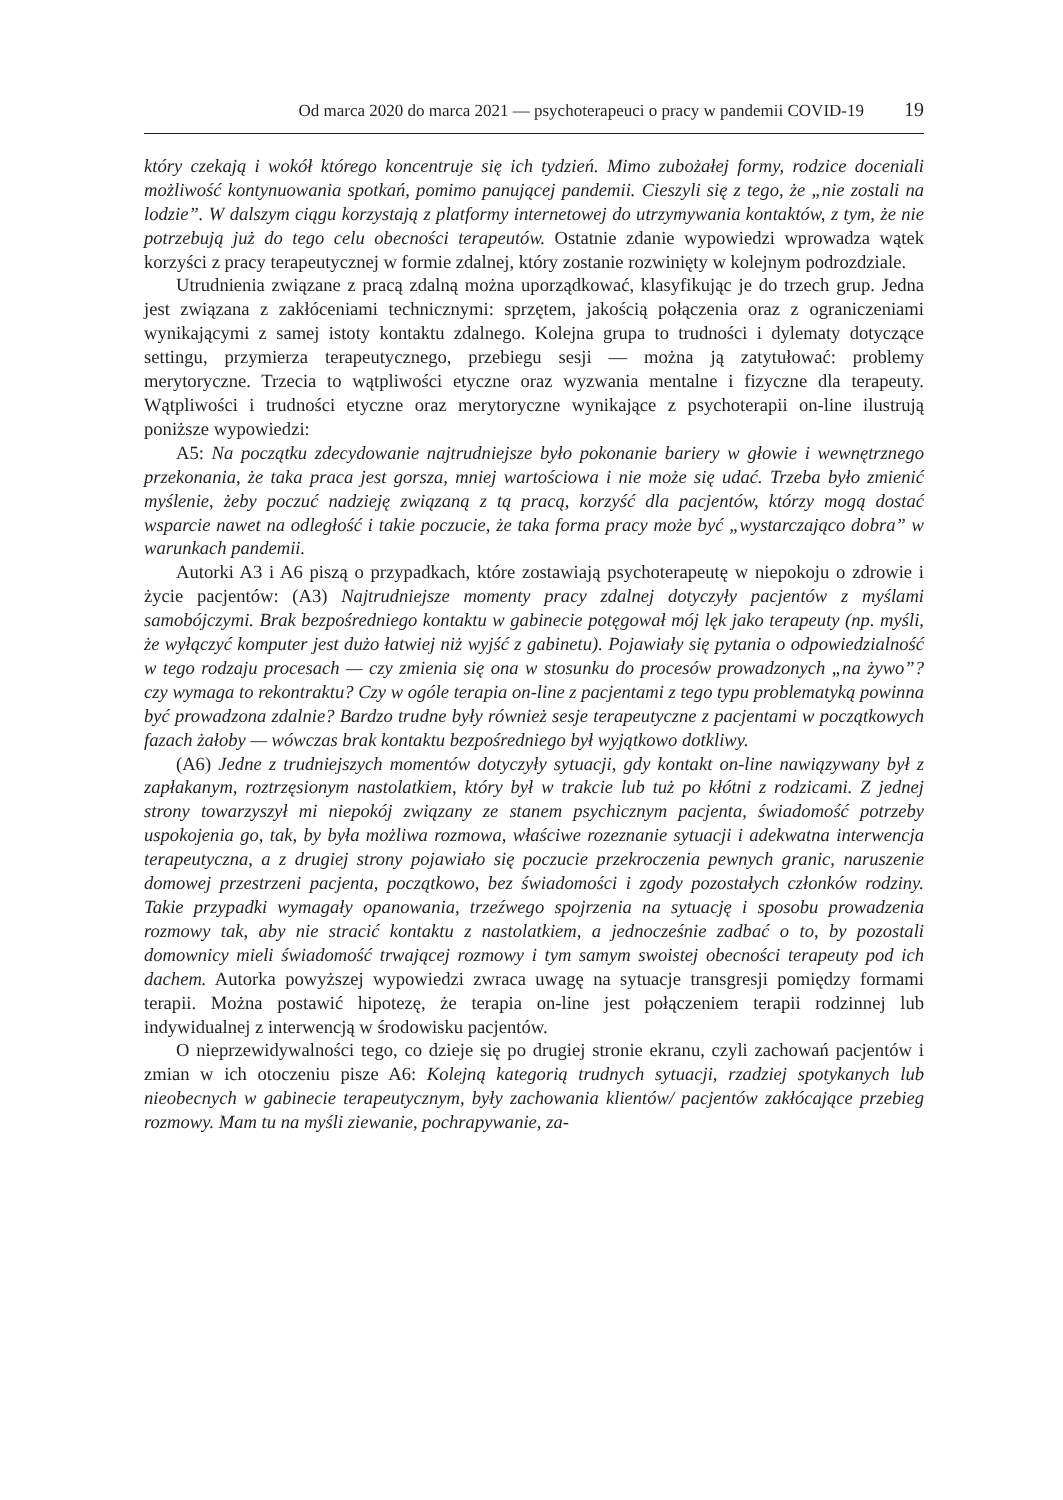Od marca 2020 do marca 2021 — psychoterapeuci o pracy w pandemii COVID-19 19
który czekają i wokół którego koncentruje się ich tydzień. Mimo zubożałej formy, rodzice doceniali możliwość kontynuowania spotkań, pomimo panującej pandemii. Cieszyli się z tego, że „nie zostali na lodzie”. W dalszym ciągu korzystają z platformy internetowej do utrzymywania kontaktów, z tym, że nie potrzebują już do tego celu obecności terapeutów. Ostatnie zdanie wypowiedzi wprowadza wątek korzyści z pracy terapeutycznej w formie zdalnej, który zostanie rozwinięty w kolejnym podrozdziale.
Utrudnienia związane z pracą zdalną można uporządkować, klasyfikując je do trzech grup. Jedna jest związana z zakłóceniami technicznymi: sprzętem, jakością połączenia oraz z ograniczeniami wynikającymi z samej istoty kontaktu zdalnego. Kolejna grupa to trudności i dylematy dotyczące settingu, przymierza terapeutycznego, przebiegu sesji — można ją zatytułować: problemy merytoryczne. Trzecia to wątpliwości etyczne oraz wyzwania mentalne i fizyczne dla terapeuty. Wątpliwości i trudności etyczne oraz merytoryczne wynikające z psychoterapii on-line ilustrują poniższe wypowiedzi:
A5: Na początku zdecydowanie najtrudniejsze było pokonanie bariery w głowie i wewnętrznego przekonania, że taka praca jest gorsza, mniej wartościowa i nie może się udać. Trzeba było zmienić myślenie, żeby poczuć nadzieję związaną z tą pracą, korzyść dla pacjentów, którzy mogą dostać wsparcie nawet na odległość i takie poczucie, że taka forma pracy może być „wystarczająco dobra” w warunkach pandemii.
Autorki A3 i A6 piszą o przypadkach, które zostawiają psychoterapeutę w niepokoju o zdrowie i życie pacjentów: (A3) Najtrudniejsze momenty pracy zdalnej dotyczyły pacjentów z myślami samobójczymi. Brak bezpośredniego kontaktu w gabinecie potęgował mój lęk jako terapeuty (np. myśli, że wyłączyć komputer jest dużo łatwiej niż wyjść z gabinetu). Pojawiały się pytania o odpowiedzialność w tego rodzaju procesach — czy zmienia się ona w stosunku do procesów prowadzonych „na żywo”? czy wymaga to rekontraktu? Czy w ogóle terapia on-line z pacjentami z tego typu problematyką powinna być prowadzona zdalnie? Bardzo trudne były również sesje terapeutyczne z pacjentami w początkowych fazach żałoby — wówczas brak kontaktu bezpośredniego był wyjątkowo dotkliwy.
(A6) Jedne z trudniejszych momentów dotyczyły sytuacji, gdy kontakt on-line nawiązywany był z zapłakanym, roztrzęsionym nastolatkiem, który był w trakcie lub tuż po kłótni z rodzicami. Z jednej strony towarzyszył mi niepokój związany ze stanem psychicznym pacjenta, świadomość potrzeby uspokojenia go, tak, by była możliwa rozmowa, właściwe rozeznanie sytuacji i adekwatna interwencja terapeutyczna, a z drugiej strony pojawiało się poczucie przekroczenia pewnych granic, naruszenie domowej przestrzeni pacjenta, początkowo, bez świadomości i zgody pozostałych członków rodziny. Takie przypadki wymagały opanowania, trzeźwego spojrzenia na sytuację i sposobu prowadzenia rozmowy tak, aby nie stracić kontaktu z nastolatkiem, a jednocześnie zadbać o to, by pozostali domownicy mieli świadomość trwającej rozmowy i tym samym swoistej obecności terapeuty pod ich dachem. Autorka powyższej wypowiedzi zwraca uwagę na sytuacje transgresji pomiędzy formami terapii. Można postawić hipotezę, że terapia on-line jest połączeniem terapii rodzinnej lub indywidualnej z interwencją w środowisku pacjentów.
O nieprzewidywalności tego, co dzieje się po drugiej stronie ekranu, czyli zachowań pacjentów i zmian w ich otoczeniu pisze A6: Kolejną kategorią trudnych sytuacji, rzadziej spotykanych lub nieobecnych w gabinecie terapeutycznym, były zachowania klientów/ pacjentów zakłócające przebieg rozmowy. Mam tu na myśli ziewanie, pochrapywanie, za-